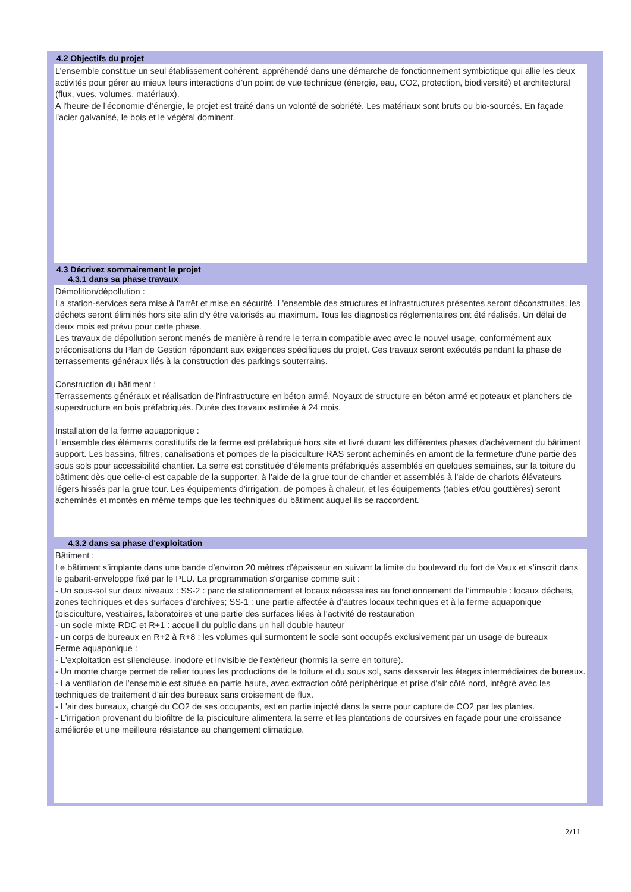4.2 Objectifs du projet
L’ensemble constitue un seul établissement cohérent, appréhendé dans une démarche de fonctionnement symbiotique qui allie les deux activités pour gérer au mieux leurs interactions d’un point de vue technique (énergie, eau, CO2, protection, biodiversité) et architectural (flux, vues, volumes, matériaux).
A l’heure de l’économie d’énergie, le projet est traité dans un volonté de sobriété. Les matériaux sont bruts ou bio-sourcés. En façade l'acier galvanisé, le bois et le végétal dominent.
4.3 Décrivez sommairement le projet
4.3.1 dans sa phase travaux
Démolition/dépollution :
La station-services sera mise à l'arrêt et mise en sécurité. L'ensemble des structures et infrastructures présentes seront déconstruites, les déchets seront éliminés hors site afin d'y être valorisés au maximum. Tous les diagnostics réglementaires ont été réalisés. Un délai de deux mois est prévu pour cette phase.
Les travaux de dépollution seront menés de manière à rendre le terrain compatible avec avec le nouvel usage, conformément aux préconisations du Plan de Gestion répondant aux exigences spécifiques du projet. Ces travaux seront exécutés pendant la phase de terrassements généraux liés à la construction des parkings souterrains.
Construction du bâtiment :
Terrassements généraux et réalisation de l'infrastructure en béton armé. Noyaux de structure en béton armé et poteaux et planchers de superstructure en bois préfabriqués. Durée des travaux estimée à 24 mois.
Installation de la ferme aquaponique :
L'ensemble des éléments constitutifs de la ferme est préfabriqué hors site et livré durant les différentes phases d'achèvement du bâtiment support. Les bassins, filtres, canalisations et pompes de la pisciculture RAS seront acheminés en amont de la fermeture d'une partie des sous sols pour accessibilité chantier. La serre est constituée d’élements préfabriqués assemblés en quelques semaines, sur la toiture du bâtiment dès que celle-ci est capable de la supporter, à l'aide de la grue tour de chantier et assemblés à l’aide de chariots élévateurs légers hissés par la grue tour. Les équipements d’irrigation, de pompes à chaleur, et les équipements (tables et/ou gouttières) seront acheminés et montés en même temps que les techniques du bâtiment auquel ils se raccordent.
4.3.2 dans sa phase d'exploitation
Bâtiment :
Le bâtiment s’implante dans une bande d’environ 20 mètres d’épaisseur en suivant la limite du boulevard du fort de Vaux et s’inscrit dans le gabarit-enveloppe fixé par le PLU. La programmation s'organise comme suit :
- Un sous-sol sur deux niveaux : SS-2 : parc de stationnement et locaux nécessaires au fonctionnement de l’immeuble : locaux déchets, zones techniques et des surfaces d’archives; SS-1 : une partie affectée à d’autres locaux techniques et à la ferme aquaponique (pisciculture, vestiaires, laboratoires et une partie des surfaces liées à l’activité de restauration
- un socle mixte RDC et R+1 : accueil du public dans un hall double hauteur
- un corps de bureaux en R+2 à R+8 : les volumes qui surmontent le socle sont occupés exclusivement par un usage de bureaux
Ferme aquaponique :
- L'exploitation est silencieuse, inodore et invisible de l'extérieur (hormis la serre en toiture).
- Un monte charge permet de relier toutes les productions de la toiture et du sous sol, sans desservir les étages intermédiaires de bureaux.
- La ventilation de l'ensemble est située en partie haute, avec extraction côté périphérique et prise d'air côté nord, intégré avec les techniques de traitement d'air des bureaux sans croisement de flux.
- L'air des bureaux, chargé du CO2 de ses occupants, est en partie injecté dans la serre pour capture de CO2 par les plantes.
- L’irrigation provenant du biofiltre de la pisciculture alimentera la serre et les plantations de coursives en façade pour une croissance améliorée et une meilleure résistance au changement climatique.
2/11